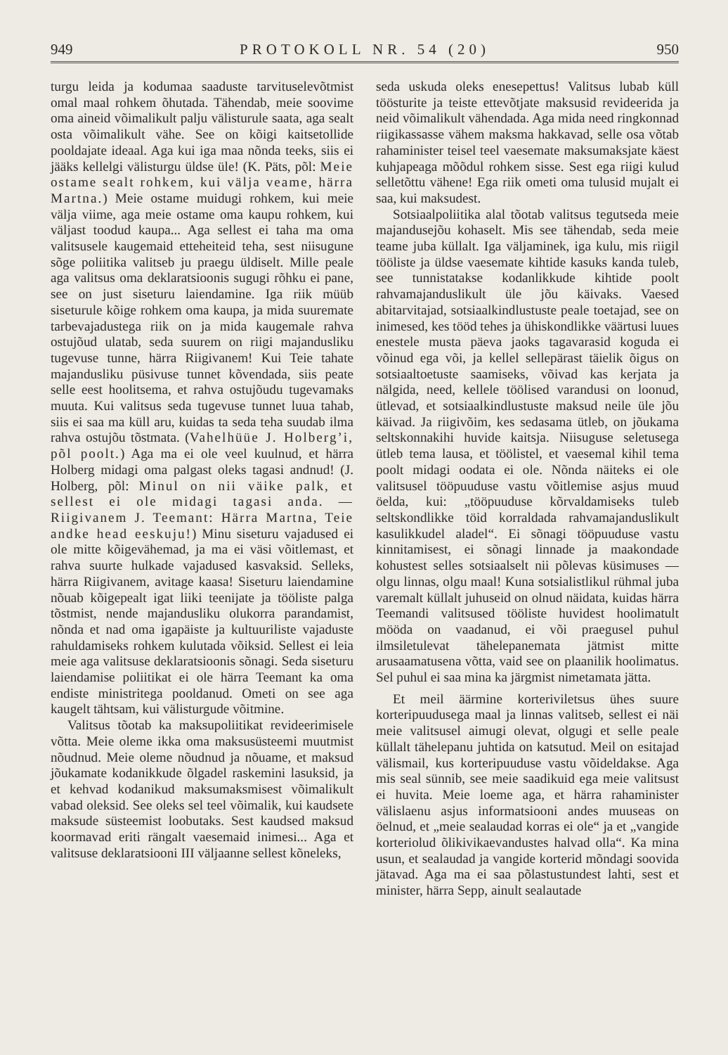949 PROTOKOLL NR. 54 (20) 950
turgu leida ja kodumaa saaduste tarvituselevõtmist omal maal rohkem õhutada. Tähendab, meie soovime oma aineid võimalikult palju välisturule saata, aga sealt osta võimalikult vähe. See on kõigi kaitsetollide pooldajate ideaal. Aga kui iga maa nõnda teeks, siis ei jääks kellelgi välisturgu üldse üle! (K. Päts, põl: Meie ostame sealt rohkem, kui välja veame, härra Martna.) Meie ostame muidugi rohkem, kui meie välja viime, aga meie ostame oma kaupu rohkem, kui väljast toodud kaupa... Aga sellest ei taha ma oma valitsusele kaugemaid etteheiteid teha, sest niisugune sõge poliitika valitseb ju praegu üldiselt. Mille peale aga valitsus oma deklaratsioonis sugugi rõhku ei pane, see on just siseturu laiendamine. Iga riik müüb siseturule kõige rohkem oma kaupa, ja mida suuremate tarbevajadustega riik on ja mida kaugemale rahva ostujõud ulatab, seda suurem on riigi majandusliku tugevuse tunne, härra Riigivanem! Kui Teie tahate majandusliku püsivuse tunnet kõvendada, siis peate selle eest hoolitsema, et rahva ostujõudu tugevamaks muuta. Kui valitsus seda tugevuse tunnet luua tahab, siis ei saa ma küll aru, kuidas ta seda teha suudab ilma rahva ostujõu tõstmata. (Vahelhüüe J. Holberg’i, põl poolt.) Aga ma ei ole veel kuulnud, et härra Holberg midagi oma palgast oleks tagasi andnud! (J. Holberg, põl: Minul on nii väike palk, et sellest ei ole midagi tagasi anda. — Riigivanem J. Teemant: Härra Martna, Teie andke head eeskuju!) Minu siseturu vajadused ei ole mitte kõigevähemad, ja ma ei väsi võitlemast, et rahva suurte hulkade vajadused kasvaksid. Selleks, härra Riigivanem, avitage kaasa! Siseturu laiendamine nõuab kõigepealt igat liiki teenijate ja tööliste palga tõstmist, nende majandusliku olukorra parandamist, nõnda et nad oma igapäiste ja kultuuriliste vajaduste rahuldamiseks rohkem kulutada võiksid. Sellest ei leia meie aga valitsuse deklaratsioonis sõnagi. Seda siseturu laiendamise poliitikat ei ole härra Teemant ka oma endiste ministritega pooldanud. Ometi on see aga kaugelt tähtsam, kui välisturgude võitmine.
Valitsus tõotab ka maksupoliitikat revideerimisele võtta. Meie oleme ikka oma maksusüsteemi muutmist nõudnud. Meie oleme nõudnud ja nõuame, et maksud jõukamate kodanikkude õlgadel raskemini lasuksid, ja et kehvad kodanikud maksumaksmisest võimalikult vabad oleksid. See oleks sel teel võimalik, kui kaudsete maksude süsteemist loobutaks. Sest kaudsed maksud koormavad eriti rängalt vaesemaid inimesi... Aga et valitsuse deklaratsiooni III väljaanne sellest kõneleks,
seda uskuda oleks enesepettus! Valitsus lubab küll töösturite ja teiste ettevõtjate maksusid revideerida ja neid võimalikult vähendada. Aga mida need ringkonnad riigikassasse vähem maksma hakkavad, selle osa võtab rahaminister teisel teel vaesemate maksumaksjate käest kuhjapeaga mõõdul rohkem sisse. Sest ega riigi kulud selletõttu vähene! Ega riik ometi oma tulusid mujalt ei saa, kui maksudest.
Sotsiaalpoliitika alal tõotab valitsus tegutseda meie majandusejõu kohaselt. Mis see tähendab, seda meie teame juba küllalt. Iga väljaminek, iga kulu, mis riigil tööliste ja üldse vaesemate kihtide kasuks kanda tuleb, see tunnistatakse kodanlikkude kihtide poolt rahvamajanduslikult üle jõu käivaks. Vaesed abitarvitajad, sotsiaalkindlustuste peale toetajad, see on inimesed, kes tööd tehes ja ühiskondlikke väärtusi luues enestele musta päeva jaoks tagavarasid koguda ei võinud ega või, ja kellel sellepärast täielik õigus on sotsiaaltoetuste saamiseks, võivad kas kerjata ja nälgida, need, kellele töölised varandusi on loonud, ütlevad, et sotsiaalkindlustuste maksud neile üle jõu käivad. Ja riigivõim, kes sedasama ütleb, on jõukama seltskonnakihi huvide kaitsja. Niisuguse seletusega ütleb tema lausa, et töölistel, et vaesemal kihil tema poolt midagi oodata ei ole. Nõnda näiteks ei ole valitsusel tööpuuduse vastu võitlemise asjus muud öelda, kui: „tööpuuduse kõrvaldamiseks tuleb seltskondlikke töid korraldada rahvamajanduslikult kasulikkudel aladel“. Ei sõnagi tööpuuduse vastu kinnitamisest, ei sõnagi linnade ja maakondade kohustest selles sotsiaalselt nii põlevas küsimuses — olgu linnas, olgu maal! Kuna sotsialistlikul rühmal juba varemalt küllalt juhuseid on olnud näidata, kuidas härra Teemandi valitsused tööliste huvidest hoolimatult mööda on vaadanud, ei või praegusel puhul ilmsiletulevat tähelepanemata jätmist mitte arusaamatusena võtta, vaid see on plaanilik hoolimatus. Sel puhul ei saa mina ka järgmist nimetamata jätta.
Et meil äärmine korteriviletsus ühes suure korteripuudusega maal ja linnas valitseb, sellest ei näi meie valitsusel aimugi olevat, olgugi et selle peale küllalt tähelepanu juhtida on katsutud. Meil on esitajad välismail, kus korteripuuduse vastu võideldakse. Aga mis seal sünnib, see meie saadikuid ega meie valitsust ei huvita. Meie loeme aga, et härra rahaminister välislaenu asjus informatsiooni andes muuseas on öelnud, et „meie sealaudad korras ei ole“ ja et „vangide korteriolud õlikivikaevandustes halvad olla“. Ka mina usun, et sealaudad ja vangide korterid mõndagi soovida jätavad. Aga ma ei saa põlastustundest lahti, sest et minister, härra Sepp, ainult sealautade